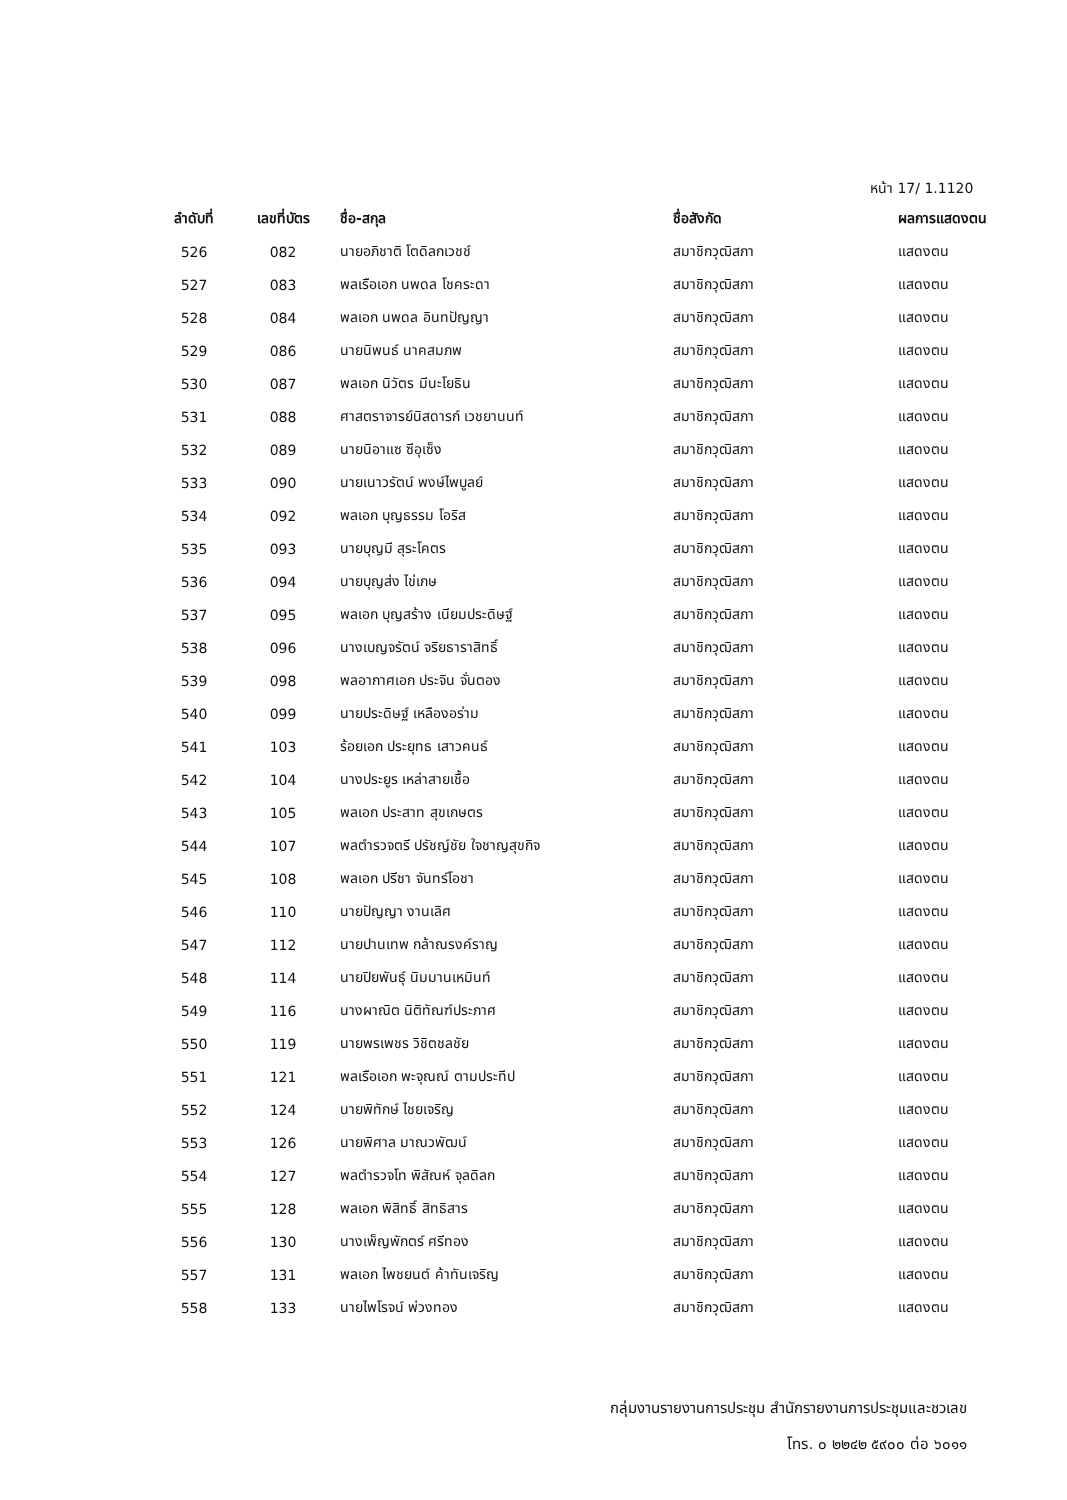หน้า 17/ 1.1120
| ลำดับที่ | เลขที่บัตร | ชื่อ-สกุล | ชื่อสังกัด | ผลการแสดงตน |
| --- | --- | --- | --- | --- |
| 526 | 082 | นายอภิชาติ โตดิลกเวชช์ | สมาชิกวุฒิสภา | แสดงตน |
| 527 | 083 | พลเรือเอก นพดล โชคระดา | สมาชิกวุฒิสภา | แสดงตน |
| 528 | 084 | พลเอก นพดล อินทปัญญา | สมาชิกวุฒิสภา | แสดงตน |
| 529 | 086 | นายนิพนธ์ นาคสมภพ | สมาชิกวุฒิสภา | แสดงตน |
| 530 | 087 | พลเอก นิวัตร มีนะโยธิน | สมาชิกวุฒิสภา | แสดงตน |
| 531 | 088 | ศาสตราจารย์นิสดารก์ เวชยานนท์ | สมาชิกวุฒิสภา | แสดงตน |
| 532 | 089 | นายนิอาแซ ซีอุเซ็ง | สมาชิกวุฒิสภา | แสดงตน |
| 533 | 090 | นายเนาวรัตน์ พงษ์ไพบูลย์ | สมาชิกวุฒิสภา | แสดงตน |
| 534 | 092 | พลเอก บุญธรรม โอริส | สมาชิกวุฒิสภา | แสดงตน |
| 535 | 093 | นายบุญมี สุระโคตร | สมาชิกวุฒิสภา | แสดงตน |
| 536 | 094 | นายบุญส่ง ไข่เกษ | สมาชิกวุฒิสภา | แสดงตน |
| 537 | 095 | พลเอก บุญสร้าง เนียมประดิษฐ์ | สมาชิกวุฒิสภา | แสดงตน |
| 538 | 096 | นางเบญจรัตน์ จริยธาราสิทธิ์ | สมาชิกวุฒิสภา | แสดงตน |
| 539 | 098 | พลอากาศเอก ประจิน จั่นตอง | สมาชิกวุฒิสภา | แสดงตน |
| 540 | 099 | นายประดิษฐ์ เหลืองอร่าม | สมาชิกวุฒิสภา | แสดงตน |
| 541 | 103 | ร้อยเอก ประยุทธ เสาวคนธ์ | สมาชิกวุฒิสภา | แสดงตน |
| 542 | 104 | นางประยูร เหล่าสายเชื้อ | สมาชิกวุฒิสภา | แสดงตน |
| 543 | 105 | พลเอก ประสาท สุขเกษตร | สมาชิกวุฒิสภา | แสดงตน |
| 544 | 107 | พลตำรวจตรี ปรัชญ์ชัย ใจชาญสุขกิจ | สมาชิกวุฒิสภา | แสดงตน |
| 545 | 108 | พลเอก ปรีชา จันทร์โอชา | สมาชิกวุฒิสภา | แสดงตน |
| 546 | 110 | นายปัญญา งานเลิศ | สมาชิกวุฒิสภา | แสดงตน |
| 547 | 112 | นายปานเทพ กล้าณรงค์ราญ | สมาชิกวุฒิสภา | แสดงตน |
| 548 | 114 | นายปิยพันธุ์ นิมมานเหมินท์ | สมาชิกวุฒิสภา | แสดงตน |
| 549 | 116 | นางผาณิต นิติทัณฑ์ประภาศ | สมาชิกวุฒิสภา | แสดงตน |
| 550 | 119 | นายพรเพชร วิชิตชลชัย | สมาชิกวุฒิสภา | แสดงตน |
| 551 | 121 | พลเรือเอก พะจุณณ์ ตามประทีป | สมาชิกวุฒิสภา | แสดงตน |
| 552 | 124 | นายพิทักษ์ ไชยเจริญ | สมาชิกวุฒิสภา | แสดงตน |
| 553 | 126 | นายพิศาล มาณวพัฒน์ | สมาชิกวุฒิสภา | แสดงตน |
| 554 | 127 | พลตำรวจโท พิสัณห์ จุลดิลก | สมาชิกวุฒิสภา | แสดงตน |
| 555 | 128 | พลเอก พิสิทธิ์ สิทธิสาร | สมาชิกวุฒิสภา | แสดงตน |
| 556 | 130 | นางเพ็ญพักตร์ ศรีทอง | สมาชิกวุฒิสภา | แสดงตน |
| 557 | 131 | พลเอก ไพชยนต์ ค้าทันเจริญ | สมาชิกวุฒิสภา | แสดงตน |
| 558 | 133 | นายไพโรจน์ พ่วงทอง | สมาชิกวุฒิสภา | แสดงตน |
กลุ่มงานรายงานการประชุม สำนักรายงานการประชุมและชวเลข
โทร. ๐ ๒๒๔๒ ๕๙๐๐ ต่อ ๖๐๑๑